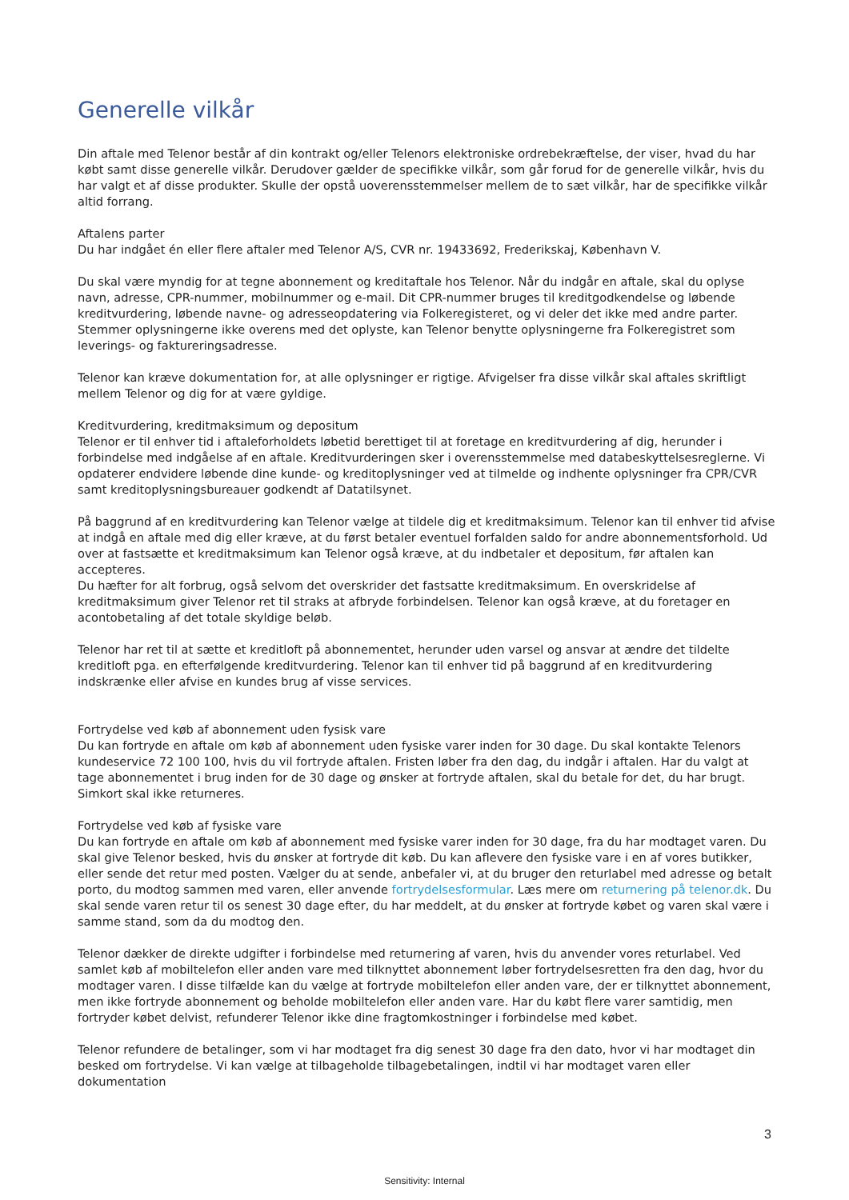Generelle vilkår
Din aftale med Telenor består af din kontrakt og/eller Telenors elektroniske ordrebekræftelse, der viser, hvad du har købt samt disse generelle vilkår. Derudover gælder de specifikke vilkår, som går forud for de generelle vilkår, hvis du har valgt et af disse produkter. Skulle der opstå uoverensstemmelser mellem de to sæt vilkår, har de specifikke vilkår altid forrang.
Aftalens parter
Du har indgået én eller flere aftaler med Telenor A/S, CVR nr. 19433692, Frederikskaj, København V.
Du skal være myndig for at tegne abonnement og kreditaftale hos Telenor. Når du indgår en aftale, skal du oplyse navn, adresse, CPR-nummer, mobilnummer og e-mail. Dit CPR-nummer bruges til kreditgodkendelse og løbende kreditvurdering, løbende navne- og adresseopdatering via Folkeregisteret, og vi deler det ikke med andre parter. Stemmer oplysningerne ikke overens med det oplyste, kan Telenor benytte oplysningerne fra Folkeregistret som leverings- og faktureringsadresse.
Telenor kan kræve dokumentation for, at alle oplysninger er rigtige. Afvigelser fra disse vilkår skal aftales skriftligt mellem Telenor og dig for at være gyldige.
Kreditvurdering, kreditmaksimum og depositum
Telenor er til enhver tid i aftaleforholdets løbetid berettiget til at foretage en kreditvurdering af dig, herunder i forbindelse med indgåelse af en aftale. Kreditvurderingen sker i overensstemmelse med databeskyttelsesreglerne. Vi opdaterer endvidere løbende dine kunde- og kreditoplysninger ved at tilmelde og indhente oplysninger fra CPR/CVR samt kreditoplysningsbureauer godkendt af Datatilsynet.
På baggrund af en kreditvurdering kan Telenor vælge at tildele dig et kreditmaksimum. Telenor kan til enhver tid afvise at indgå en aftale med dig eller kræve, at du først betaler eventuel forfalden saldo for andre abonnementsforhold. Ud over at fastsætte et kreditmaksimum kan Telenor også kræve, at du indbetaler et depositum, før aftalen kan accepteres.
Du hæfter for alt forbrug, også selvom det overskrider det fastsatte kreditmaksimum. En overskridelse af kreditmaksimum giver Telenor ret til straks at afbryde forbindelsen. Telenor kan også kræve, at du foretager en acontobetaling af det totale skyldige beløb.
Telenor har ret til at sætte et kreditloft på abonnementet, herunder uden varsel og ansvar at ændre det tildelte kreditloft pga. en efterfølgende kreditvurdering. Telenor kan til enhver tid på baggrund af en kreditvurdering indskrænke eller afvise en kundes brug af visse services.
Fortrydelse ved køb af abonnement uden fysisk vare
Du kan fortryde en aftale om køb af abonnement uden fysiske varer inden for 30 dage. Du skal kontakte Telenors kundeservice 72 100 100, hvis du vil fortryde aftalen. Fristen løber fra den dag, du indgår i aftalen. Har du valgt at tage abonnementet i brug inden for de 30 dage og ønsker at fortryde aftalen, skal du betale for det, du har brugt. Simkort skal ikke returneres.
Fortrydelse ved køb af fysiske vare
Du kan fortryde en aftale om køb af abonnement med fysiske varer inden for 30 dage, fra du har modtaget varen. Du skal give Telenor besked, hvis du ønsker at fortryde dit køb. Du kan aflevere den fysiske vare i en af vores butikker, eller sende det retur med posten. Vælger du at sende, anbefaler vi, at du bruger den returlabel med adresse og betalt porto, du modtog sammen med varen, eller anvende fortrydelsesformular. Læs mere om returnering på telenor.dk. Du skal sende varen retur til os senest 30 dage efter, du har meddelt, at du ønsker at fortryde købet og varen skal være i samme stand, som da du modtog den.
Telenor dækker de direkte udgifter i forbindelse med returnering af varen, hvis du anvender vores returlabel. Ved samlet køb af mobiltelefon eller anden vare med tilknyttet abonnement løber fortrydelsesretten fra den dag, hvor du modtager varen. I disse tilfælde kan du vælge at fortryde mobiltelefon eller anden vare, der er tilknyttet abonnement, men ikke fortryde abonnement og beholde mobiltelefon eller anden vare. Har du købt flere varer samtidig, men fortryder købet delvist, refunderer Telenor ikke dine fragtomkostninger i forbindelse med købet.
Telenor refundere de betalinger, som vi har modtaget fra dig senest 30 dage fra den dato, hvor vi har modtaget din besked om fortrydelse. Vi kan vælge at tilbageholde tilbagebetalingen, indtil vi har modtaget varen eller dokumentation
3
Sensitivity: Internal